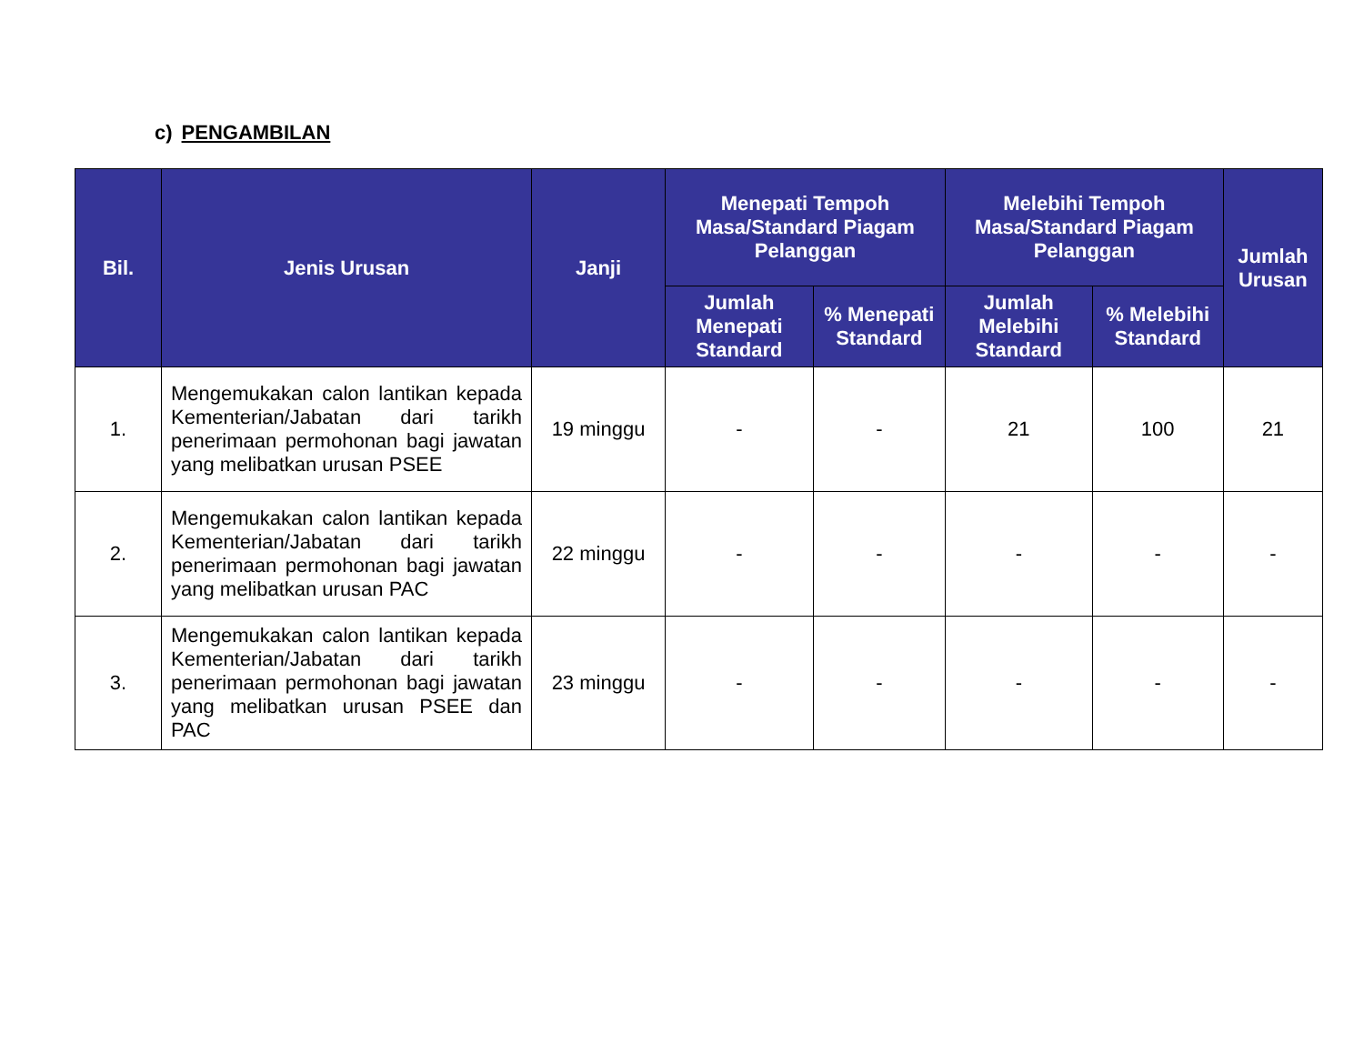c) PENGAMBILAN
| Bil. | Jenis Urusan | Janji | Menepati Tempoh Masa/Standard Piagam Pelanggan | | Melebihi Tempoh Masa/Standard Piagam Pelanggan | | Jumlah Urusan |
| --- | --- | --- | --- | --- | --- | --- | --- |
| | | | Jumlah Menepati Standard | % Menepati Standard | Jumlah Melebihi Standard | % Melebihi Standard | |
| 1. | Mengemukakan calon lantikan kepada Kementerian/Jabatan dari tarikh penerimaan permohonan bagi jawatan yang melibatkan urusan PSEE | 19 minggu | - | - | 21 | 100 | 21 |
| 2. | Mengemukakan calon lantikan kepada Kementerian/Jabatan dari tarikh penerimaan permohonan bagi jawatan yang melibatkan urusan PAC | 22 minggu | - | - | - | - | - |
| 3. | Mengemukakan calon lantikan kepada Kementerian/Jabatan dari tarikh penerimaan permohonan bagi jawatan yang melibatkan urusan PSEE dan PAC | 23 minggu | - | - | - | - | - |